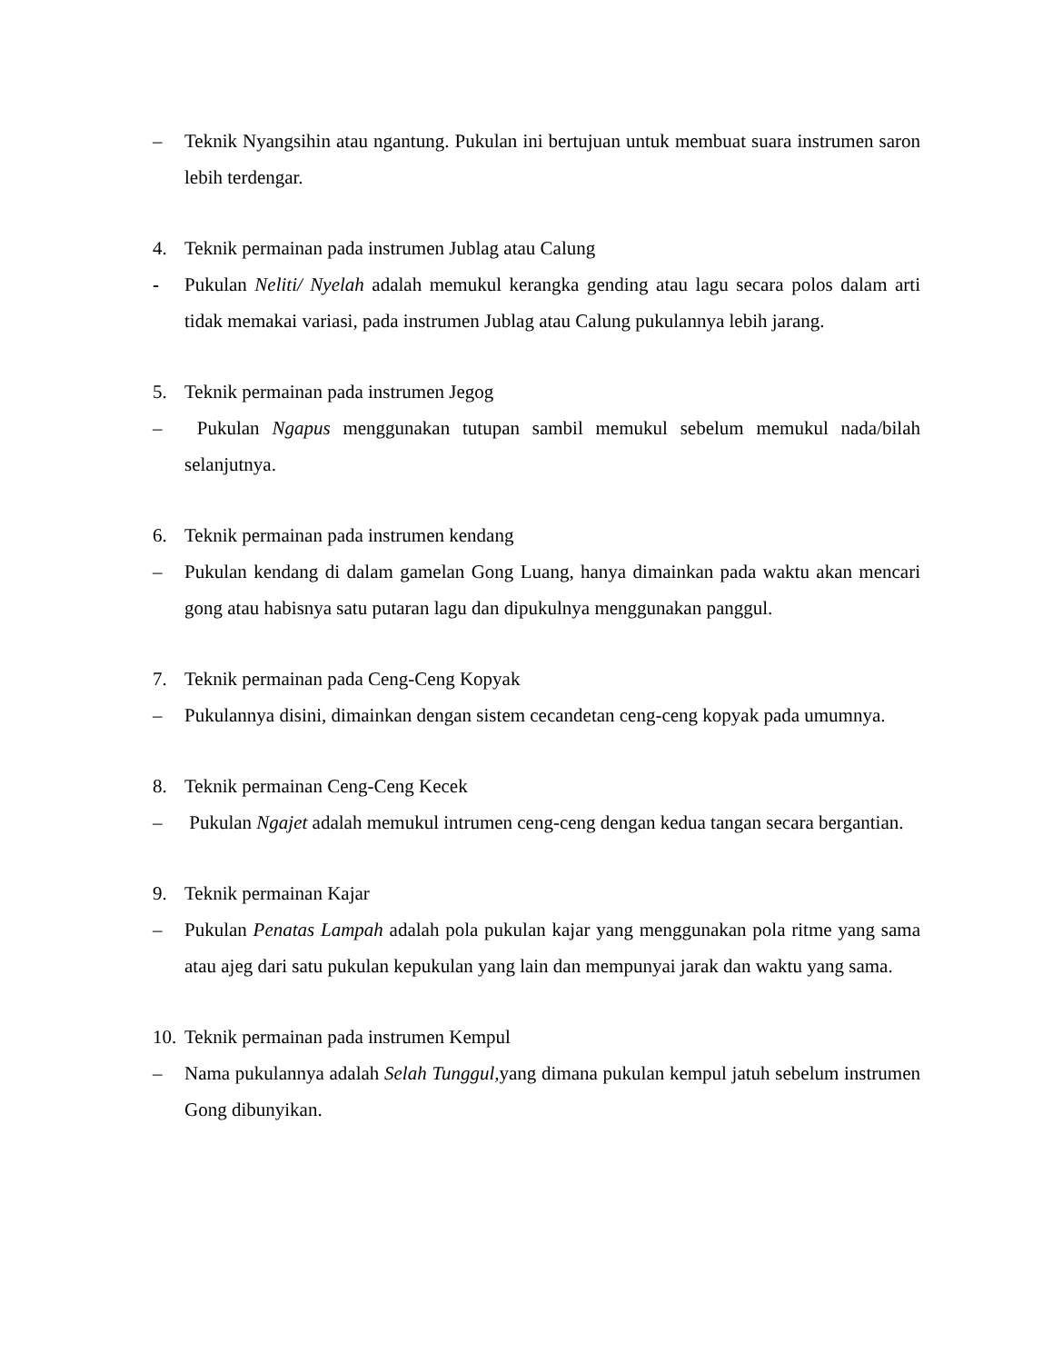– Teknik Nyangsihin atau ngantung. Pukulan ini bertujuan untuk membuat suara instrumen saron lebih terdengar.
4. Teknik permainan pada instrumen Jublag atau Calung
- Pukulan Neliti/ Nyelah adalah memukul kerangka gending atau lagu secara polos dalam arti tidak memakai variasi, pada instrumen Jublag atau Calung pukulannya lebih jarang.
5. Teknik permainan pada instrumen Jegog
– Pukulan Ngapus menggunakan tutupan sambil memukul sebelum memukul nada/bilah selanjutnya.
6. Teknik permainan pada instrumen kendang
– Pukulan kendang di dalam gamelan Gong Luang, hanya dimainkan pada waktu akan mencari gong atau habisnya satu putaran lagu dan dipukulnya menggunakan panggul.
7. Teknik permainan pada Ceng-Ceng Kopyak
– Pukulannya disini, dimainkan dengan sistem cecandetan ceng-ceng kopyak pada umumnya.
8. Teknik permainan Ceng-Ceng Kecek
– Pukulan Ngajet adalah memukul intrumen ceng-ceng dengan kedua tangan secara bergantian.
9. Teknik permainan Kajar
– Pukulan Penatas Lampah adalah pola pukulan kajar yang menggunakan pola ritme yang sama atau ajeg dari satu pukulan kepukulan yang lain dan mempunyai jarak dan waktu yang sama.
10. Teknik permainan pada instrumen Kempul
– Nama pukulannya adalah Selah Tunggul, yang dimana pukulan kempul jatuh sebelum instrumen Gong dibunyikan.